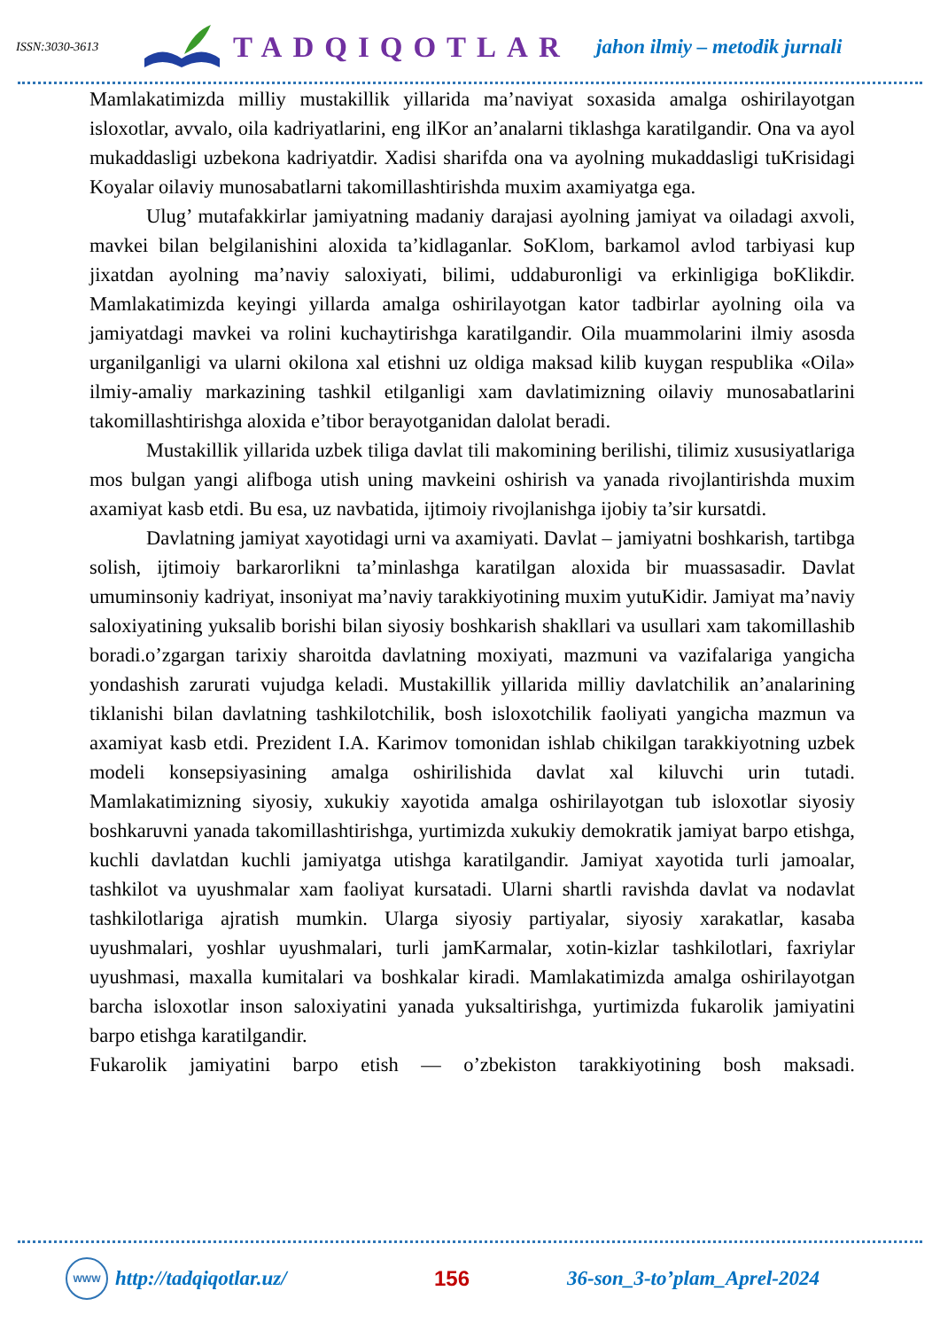ISSN:3030-3613
TADQIQOTLAR
jahon ilmiy – metodik jurnali
Mamlakatimizda milliy mustakillik yillarida ma’naviyat soxasida amalga oshirilayotgan isloxotlar, avvalo, oila kadriyatlarini, eng ilKor an’analarni tiklashga karatilgandir. Ona va ayol mukaddasligi uzbekona kadriyatdir. Xadisi sharifda ona va ayolning mukaddasligi tuKrisidagi Koyalar oilaviy munosabatlarni takomillashtirishda muxim axamiyatga ega.
Ulug’ mutafakkirlar jamiyatning madaniy darajasi ayolning jamiyat va oiladagi axvoli, mavkei bilan belgilanishini aloxida ta’kidlaganlar. SoKlom, barkamol avlod tarbiyasi kup jixatdan ayolning ma’naviy saloxiyati, bilimi, uddaburonligi va erkinligiga boKlikdir. Mamlakatimizda keyingi yillarda amalga oshirilayotgan kator tadbirlar ayolning oila va jamiyatdagi mavkei va rolini kuchaytirishga karatilgandir. Oila muammolarini ilmiy asosda urganilganligi va ularni okilona xal etishni uz oldiga maksad kilib kuygan respublika «Oila» ilmiy-amaliy markazining tashkil etilganligi xam davlatimizning oilaviy munosabatlarini takomillashtirishga aloxida e’tibor berayotganidan dalolat beradi.
Mustakillik yillarida uzbek tiliga davlat tili makomining berilishi, tilimiz xususiyatlariga mos bulgan yangi alifboga utish uning mavkeini oshirish va yanada rivojlantirishda muxim axamiyat kasb etdi. Bu esa, uz navbatida, ijtimoiy rivojlanishga ijobiy ta’sir kursatdi.
Davlatning jamiyat xayotidagi urni va axamiyati. Davlat – jamiyatni boshkarish, tartibga solish, ijtimoiy barkarorlikni ta’minlashga karatilgan aloxida bir muassasadir. Davlat umuminsoniy kadriyat, insoniyat ma’naviy tarakkiyotining muxim yutuKidir. Jamiyat ma’naviy saloxiyatining yuksalib borishi bilan siyosiy boshkarish shakllari va usullari xam takomillashib boradi.o’zgargan tarixiy sharoitda davlatning moxiyati, mazmuni va vazifalariga yangicha yondashish zarurati vujudga keladi. Mustakillik yillarida milliy davlatchilik an’analarining tiklanishi bilan davlatning tashkilotchilik, bosh isloxotchilik faoliyati yangicha mazmun va axamiyat kasb etdi. Prezident I.A. Karimov tomonidan ishlab chikilgan tarakkiyotning uzbek modeli konsepsiyasining amalga oshirilishida davlat xal kiluvchi urin tutadi. Mamlakatimizning siyosiy, xukukiy xayotida amalga oshirilayotgan tub isloxotlar siyosiy boshkaruvni yanada takomillashtirishga, yurtimizda xukukiy demokratik jamiyat barpo etishga, kuchli davlatdan kuchli jamiyatga utishga karatilgandir. Jamiyat xayotida turli jamoalar, tashkilot va uyushmalar xam faoliyat kursatadi. Ularni shartli ravishda davlat va nodavlat tashkilotlariga ajratish mumkin. Ularga siyosiy partiyalar, siyosiy xarakatlar, kasaba uyushmalari, yoshlar uyushmalari, turli jamKarmalar, xotin-kizlar tashkilotlari, faxriylar uyushmasi, maxalla kumitalari va boshkalar kiradi. Mamlakatimizda amalga oshirilayotgan barcha isloxotlar inson saloxiyatini yanada yuksaltirishga, yurtimizda fukarolik jamiyatini barpo etishga karatilgandir.
Fukarolik jamiyatini barpo etish — o’zbekiston tarakkiyotining bosh maksadi.
WWW
http://tadqiqotlar.uz/ 156 36-son_3-to’plam_Aprel-2024